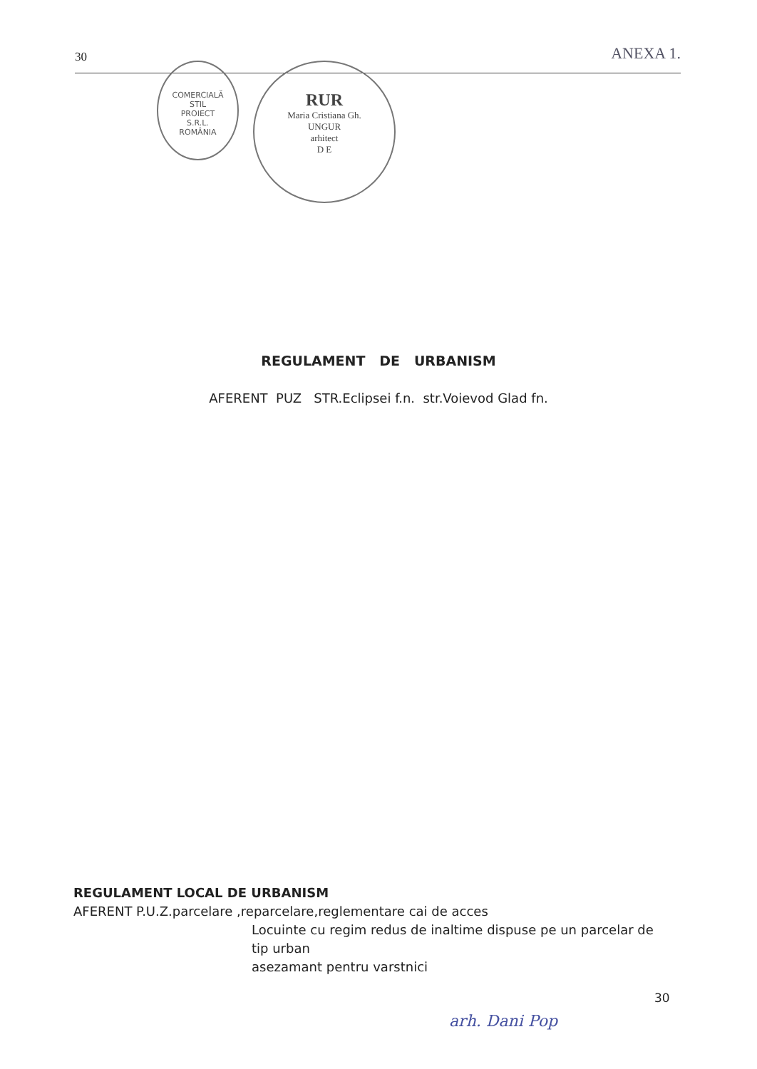30 ANEXA 1.
COMERCIALĂ
STIL
PROIECT
S.R.L.
ROMÂNIA
RUR
Maria Cristiana Gh.
UNGUR
arhitect
D E
REGULAMENT DE URBANISM
AFERENT PUZ STR.Eclipsei f.n. str.Voievod Glad fn.
REGULAMENT LOCAL DE URBANISM
AFERENT P.U.Z.parcelare ,reparcelare,reglementare cai de acces
Locuinte cu regim redus de inaltime dispuse pe un parcelar de tip urban
asezamant pentru varstnici
30
arh. Dani Pop